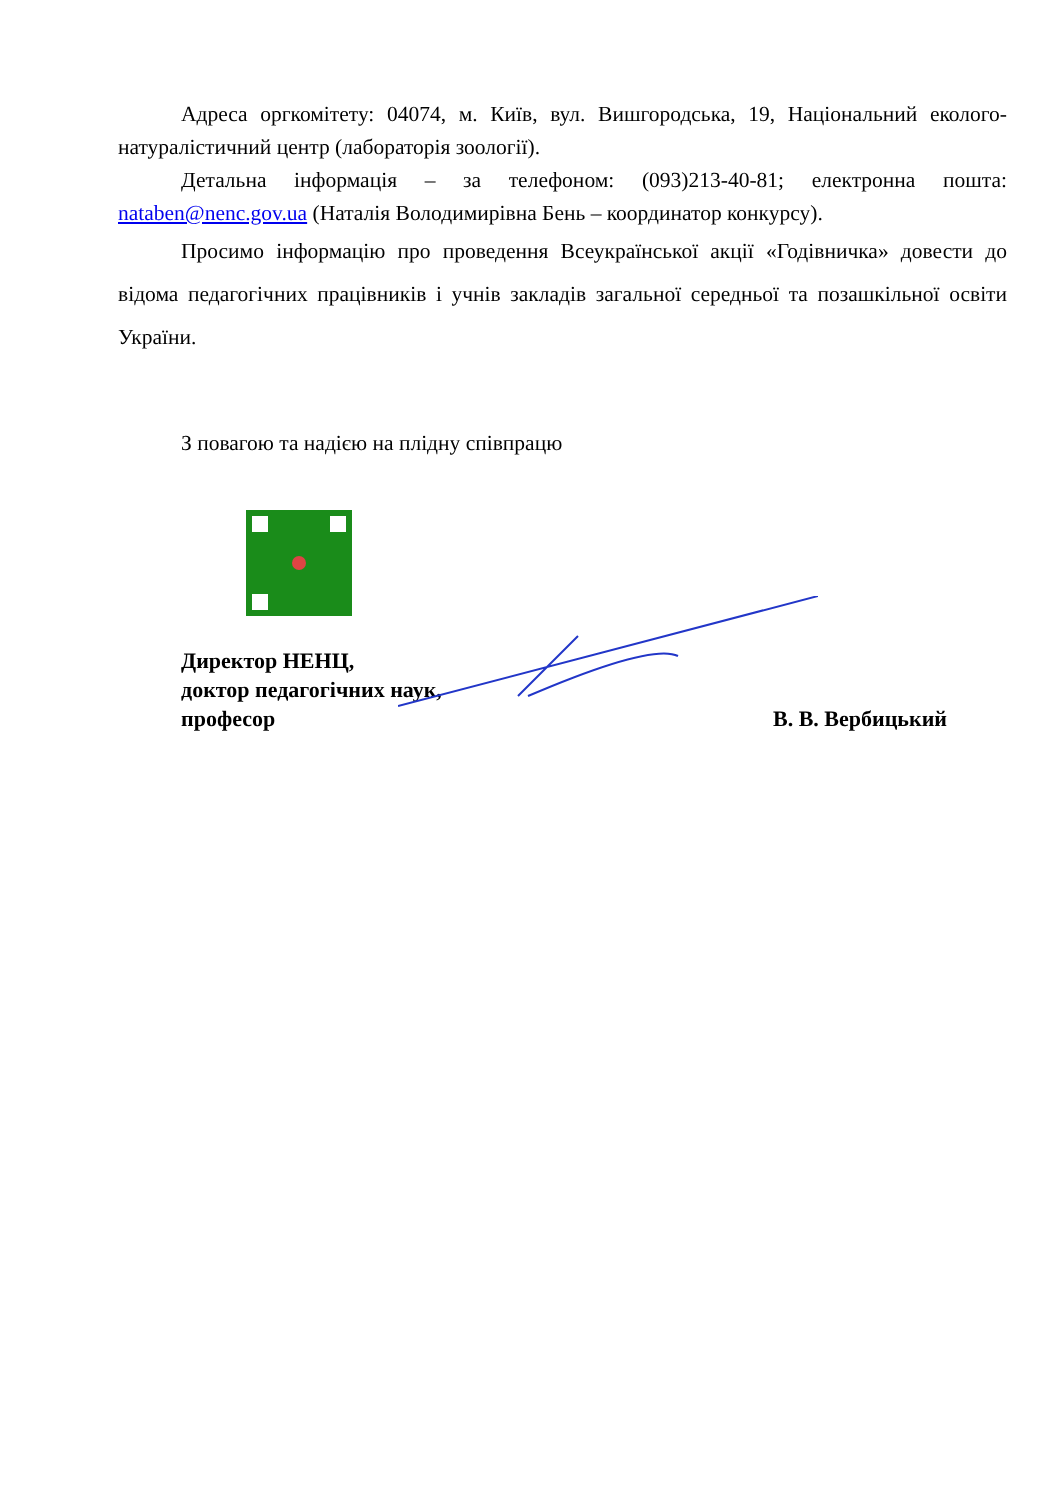Адреса оргкомітету: 04074, м. Київ, вул. Вишгородська, 19, Національний еколого-натуралістичний центр (лабораторія зоології).
Детальна інформація – за телефоном: (093)213-40-81; електронна пошта: nataben@nenc.gov.ua (Наталія Володимирівна Бень – координатор конкурсу).
Просимо інформацію про проведення Всеукраїнської акції «Годівничка» довести до відома педагогічних працівників і учнів закладів загальної середньої та позашкільної освіти України.
З повагою та надією на плідну співпрацю
Директор НЕНЦ,
доктор педагогічних наук,
професор
В. В. Вербицький